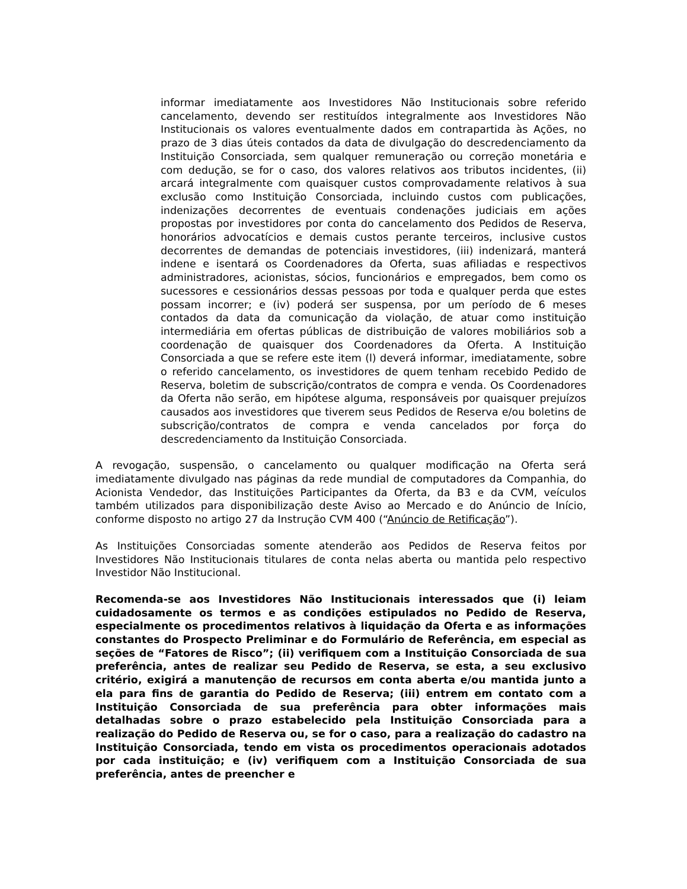informar imediatamente aos Investidores Não Institucionais sobre referido cancelamento, devendo ser restituídos integralmente aos Investidores Não Institucionais os valores eventualmente dados em contrapartida às Ações, no prazo de 3 dias úteis contados da data de divulgação do descredenciamento da Instituição Consorciada, sem qualquer remuneração ou correção monetária e com dedução, se for o caso, dos valores relativos aos tributos incidentes, (ii) arcará integralmente com quaisquer custos comprovadamente relativos à sua exclusão como Instituição Consorciada, incluindo custos com publicações, indenizações decorrentes de eventuais condenações judiciais em ações propostas por investidores por conta do cancelamento dos Pedidos de Reserva, honorários advocatícios e demais custos perante terceiros, inclusive custos decorrentes de demandas de potenciais investidores, (iii) indenizará, manterá indene e isentará os Coordenadores da Oferta, suas afiliadas e respectivos administradores, acionistas, sócios, funcionários e empregados, bem como os sucessores e cessionários dessas pessoas por toda e qualquer perda que estes possam incorrer; e (iv) poderá ser suspensa, por um período de 6 meses contados da data da comunicação da violação, de atuar como instituição intermediária em ofertas públicas de distribuição de valores mobiliários sob a coordenação de quaisquer dos Coordenadores da Oferta. A Instituição Consorciada a que se refere este item (l) deverá informar, imediatamente, sobre o referido cancelamento, os investidores de quem tenham recebido Pedido de Reserva, boletim de subscrição/contratos de compra e venda. Os Coordenadores da Oferta não serão, em hipótese alguma, responsáveis por quaisquer prejuízos causados aos investidores que tiverem seus Pedidos de Reserva e/ou boletins de subscrição/contratos de compra e venda cancelados por força do descredenciamento da Instituição Consorciada.
A revogação, suspensão, o cancelamento ou qualquer modificação na Oferta será imediatamente divulgado nas páginas da rede mundial de computadores da Companhia, do Acionista Vendedor, das Instituições Participantes da Oferta, da B3 e da CVM, veículos também utilizados para disponibilização deste Aviso ao Mercado e do Anúncio de Início, conforme disposto no artigo 27 da Instrução CVM 400 (“Anúncio de Retificação”).
As Instituições Consorciadas somente atenderão aos Pedidos de Reserva feitos por Investidores Não Institucionais titulares de conta nelas aberta ou mantida pelo respectivo Investidor Não Institucional.
Recomenda-se aos Investidores Não Institucionais interessados que (i) leiam cuidadosamente os termos e as condições estipulados no Pedido de Reserva, especialmente os procedimentos relativos à liquidação da Oferta e as informações constantes do Prospecto Preliminar e do Formulário de Referência, em especial as seções de “Fatores de Risco”; (ii) verifiquem com a Instituição Consorciada de sua preferência, antes de realizar seu Pedido de Reserva, se esta, a seu exclusivo critério, exigirá a manutenção de recursos em conta aberta e/ou mantida junto a ela para fins de garantia do Pedido de Reserva; (iii) entrem em contato com a Instituição Consorciada de sua preferência para obter informações mais detalhadas sobre o prazo estabelecido pela Instituição Consorciada para a realização do Pedido de Reserva ou, se for o caso, para a realização do cadastro na Instituição Consorciada, tendo em vista os procedimentos operacionais adotados por cada instituição; e (iv) verifiquem com a Instituição Consorciada de sua preferência, antes de preencher e